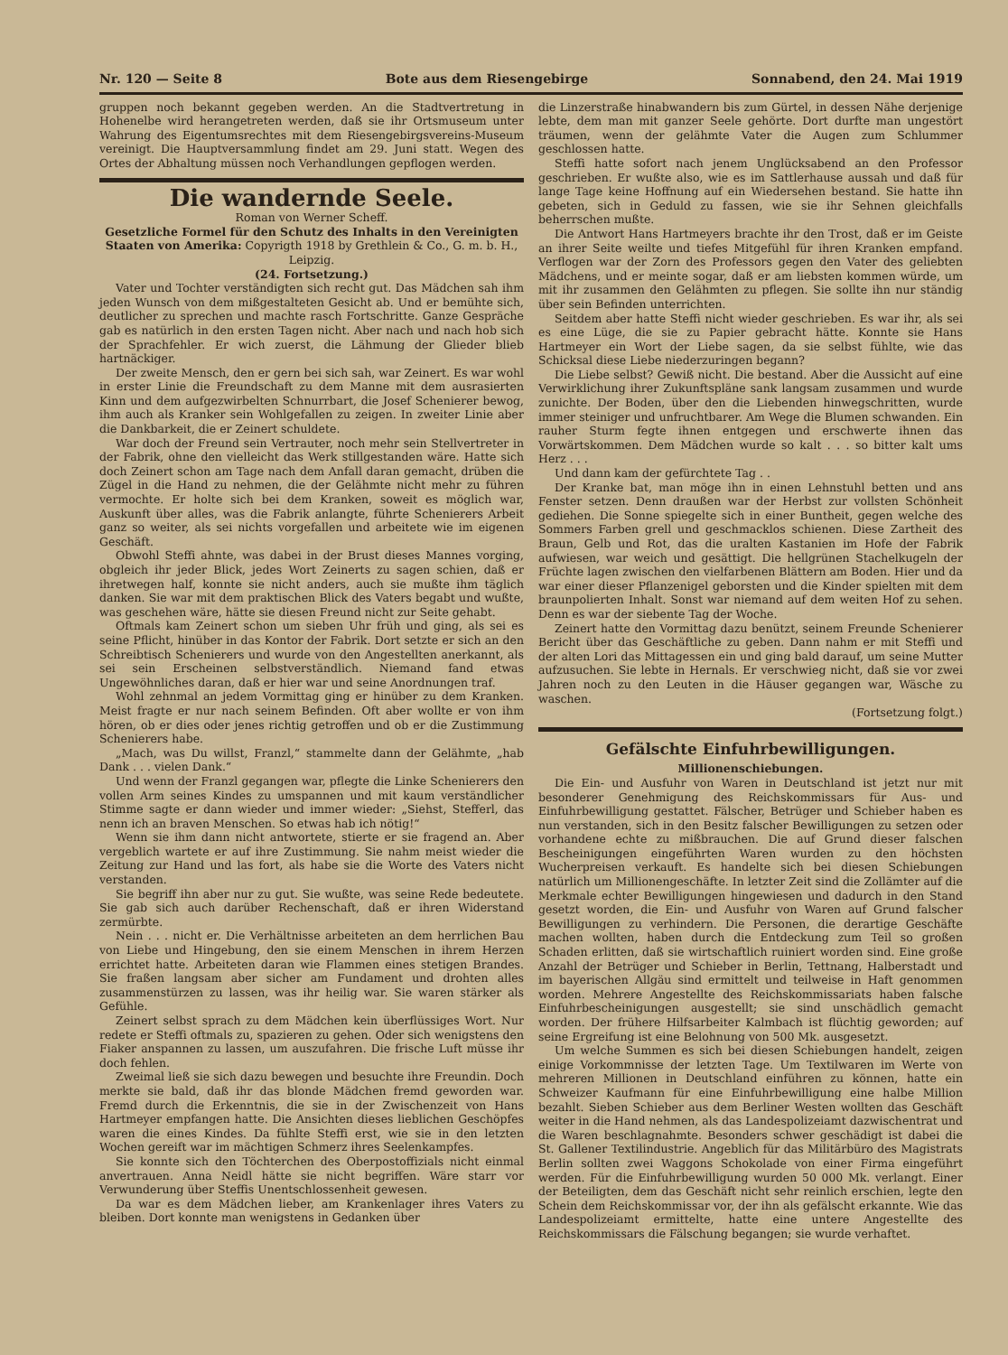Nr. 120 — Seite 8 Bote aus dem Riesengebirge Sonnabend, den 24. Mai 1919
gruppen noch bekannt gegeben werden. An die Stadtvertretung in Hohenelbe wird herangetreten werden, daß sie ihr Ortsmuseum unter Wahrung des Eigentumsrechtes mit dem Riesengebirgsvereins-Museum vereinigt. Die Hauptversammlung findet am 29. Juni statt. Wegen des Ortes der Abhaltung müssen noch Verhandlungen gepflogen werden.
Die wandernde Seele.
Roman von Werner Scheff.
Gesetzliche Formel für den Schutz des Inhalts in den Vereinigten Staaten von Amerika: Copyrigth 1918 by Grethlein & Co., G. m. b. H., Leipzig.
(24. Fortsetzung.)
Vater und Tochter verständigten sich recht gut. Das Mädchen sah ihm jeden Wunsch von dem mißgestalteten Gesicht ab. Und er bemühte sich, deutlicher zu sprechen und machte rasch Fortschritte. Ganze Gespräche gab es natürlich in den ersten Tagen nicht. Aber nach und nach hob sich der Sprachfehler. Er wich zuerst, die Lähmung der Glieder blieb hartnäckiger.
Der zweite Mensch, den er gern bei sich sah, war Zeinert. Es war wohl in erster Linie die Freundschaft zu dem Manne mit dem ausrasierten Kinn und dem aufgezwirbelten Schnurrbart, die Josef Schenierer bewog, ihm auch als Kranker sein Wohlgefallen zu zeigen. In zweiter Linie aber die Dankbarkeit, die er Zeinert schuldete.
War doch der Freund sein Vertrauter, noch mehr sein Stellvertreter in der Fabrik, ohne den vielleicht das Werk stillgestanden wäre. Hatte sich doch Zeinert schon am Tage nach dem Anfall daran gemacht, drüben die Zügel in die Hand zu nehmen, die der Gelähmte nicht mehr zu führen vermochte. Er holte sich bei dem Kranken, soweit es möglich war, Auskunft über alles, was die Fabrik anlangte, führte Schenierers Arbeit ganz so weiter, als sei nichts vorgefallen und arbeitete wie im eigenen Geschäft.
Obwohl Steffi ahnte, was dabei in der Brust dieses Mannes vorging, obgleich ihr jeder Blick, jedes Wort Zeinerts zu sagen schien, daß er ihretwegen half, konnte sie nicht anders, auch sie mußte ihm täglich danken. Sie war mit dem praktischen Blick des Vaters begabt und wußte, was geschehen wäre, hätte sie diesen Freund nicht zur Seite gehabt.
Oftmals kam Zeinert schon um sieben Uhr früh und ging, als sei es seine Pflicht, hinüber in das Kontor der Fabrik. Dort setzte er sich an den Schreibtisch Schenierers und wurde von den Angestellten anerkannt, als sei sein Erscheinen selbstverständlich. Niemand fand etwas Ungewöhnliches daran, daß er hier war und seine Anordnungen traf.
Wohl zehnmal an jedem Vormittag ging er hinüber zu dem Kranken. Meist fragte er nur nach seinem Befinden. Oft aber wollte er von ihm hören, ob er dies oder jenes richtig getroffen und ob er die Zustimmung Schenierers habe.
„Mach, was Du willst, Franzl,“ stammelte dann der Gelähmte, „hab Dank . . . vielen Dank.“
Und wenn der Franzl gegangen war, pflegte die Linke Schenierers den vollen Arm seines Kindes zu umspannen und mit kaum verständlicher Stimme sagte er dann wieder und immer wieder: „Siehst, Stefferl, das nenn ich an braven Menschen. So etwas hab ich nötig!“
Wenn sie ihm dann nicht antwortete, stierte er sie fragend an. Aber vergeblich wartete er auf ihre Zustimmung. Sie nahm meist wieder die Zeitung zur Hand und las fort, als habe sie die Worte des Vaters nicht verstanden.
Sie begriff ihn aber nur zu gut. Sie wußte, was seine Rede bedeutete. Sie gab sich auch darüber Rechenschaft, daß er ihren Widerstand zermürbte.
Nein . . . nicht er. Die Verhältnisse arbeiteten an dem herrlichen Bau von Liebe und Hingebung, den sie einem Menschen in ihrem Herzen errichtet hatte. Arbeiteten daran wie Flammen eines stetigen Brandes. Sie fraßen langsam aber sicher am Fundament und drohten alles zusammenstürzen zu lassen, was ihr heilig war. Sie waren stärker als Gefühle.
Zeinert selbst sprach zu dem Mädchen kein überflüssiges Wort. Nur redete er Steffi oftmals zu, spazieren zu gehen. Oder sich wenigstens den Fiaker anspannen zu lassen, um auszufahren. Die frische Luft müsse ihr doch fehlen.
Zweimal ließ sie sich dazu bewegen und besuchte ihre Freundin. Doch merkte sie bald, daß ihr das blonde Mädchen fremd geworden war. Fremd durch die Erkenntnis, die sie in der Zwischenzeit von Hans Hartmeyer empfangen hatte. Die Ansichten dieses lieblichen Geschöpfes waren die eines Kindes. Da fühlte Steffi erst, wie sie in den letzten Wochen gereift war im mächtigen Schmerz ihres Seelenkampfes.
Sie konnte sich den Töchterchen des Oberpostoffizials nicht einmal anvertrauen. Anna Neidl hätte sie nicht begriffen. Wäre starr vor Verwunderung über Steffis Unentschlossenheit gewesen.
Da war es dem Mädchen lieber, am Krankenlager ihres Vaters zu bleiben. Dort konnte man wenigstens in Gedanken über
die Linzerstraße hinabwandern bis zum Gürtel, in dessen Nähe derjenige lebte, dem man mit ganzer Seele gehörte. Dort durfte man ungestört träumen, wenn der gelähmte Vater die Augen zum Schlummer geschlossen hatte.
Steffi hatte sofort nach jenem Unglücksabend an den Professor geschrieben. Er wußte also, wie es im Sattlerhause aussah und daß für lange Tage keine Hoffnung auf ein Wiedersehen bestand. Sie hatte ihn gebeten, sich in Geduld zu fassen, wie sie ihr Sehnen gleichfalls beherrschen mußte.
Die Antwort Hans Hartmeyers brachte ihr den Trost, daß er im Geiste an ihrer Seite weilte und tiefes Mitgefühl für ihren Kranken empfand. Verflogen war der Zorn des Professors gegen den Vater des geliebten Mädchens, und er meinte sogar, daß er am liebsten kommen würde, um mit ihr zusammen den Gelähmten zu pflegen. Sie sollte ihn nur ständig über sein Befinden unterrichten.
Seitdem aber hatte Steffi nicht wieder geschrieben. Es war ihr, als sei es eine Lüge, die sie zu Papier gebracht hätte. Konnte sie Hans Hartmeyer ein Wort der Liebe sagen, da sie selbst fühlte, wie das Schicksal diese Liebe niederzuringen begann?
Die Liebe selbst? Gewiß nicht. Die bestand. Aber die Aussicht auf eine Verwirklichung ihrer Zukunftspläne sank langsam zusammen und wurde zunichte. Der Boden, über den die Liebenden hinwegschritten, wurde immer steiniger und unfruchtbarer. Am Wege die Blumen schwanden. Ein rauher Sturm fegte ihnen entgegen und erschwerte ihnen das Vorwärtskommen. Dem Mädchen wurde so kalt . . . so bitter kalt ums Herz . . .
Und dann kam der gefürchtete Tag . .
Der Kranke bat, man möge ihn in einen Lehnstuhl betten und ans Fenster setzen. Denn draußen war der Herbst zur vollsten Schönheit gediehen. Die Sonne spiegelte sich in einer Buntheit, gegen welche des Sommers Farben grell und geschmacklos schienen. Diese Zartheit des Braun, Gelb und Rot, das die uralten Kastanien im Hofe der Fabrik aufwiesen, war weich und gesättigt. Die hellgrünen Stachelkugeln der Früchte lagen zwischen den vielfarbenen Blättern am Boden. Hier und da war einer dieser Pflanzenigel geborsten und die Kinder spielten mit dem braunpolierten Inhalt. Sonst war niemand auf dem weiten Hof zu sehen. Denn es war der siebente Tag der Woche.
Zeinert hatte den Vormittag dazu benützt, seinem Freunde Schenierer Bericht über das Geschäftliche zu geben. Dann nahm er mit Steffi und der alten Lori das Mittagessen ein und ging bald darauf, um seine Mutter aufzusuchen. Sie lebte in Hernals. Er verschwieg nicht, daß sie vor zwei Jahren noch zu den Leuten in die Häuser gegangen war, Wäsche zu waschen.
(Fortsetzung folgt.)
Gefälschte Einfuhrbewilligungen.
Millionenschiebungen.
Die Ein- und Ausfuhr von Waren in Deutschland ist jetzt nur mit besonderer Genehmigung des Reichskommissars für Aus- und Einfuhrbewilligung gestattet. Fälscher, Betrüger und Schieber haben es nun verstanden, sich in den Besitz falscher Bewilligungen zu setzen oder vorhandene echte zu mißbrauchen. Die auf Grund dieser falschen Bescheinigungen eingeführten Waren wurden zu den höchsten Wucherpreisen verkauft. Es handelte sich bei diesen Schiebungen natürlich um Millionengeschäfte. In letzter Zeit sind die Zollämter auf die Merkmale echter Bewilligungen hingewiesen und dadurch in den Stand gesetzt worden, die Ein- und Ausfuhr von Waren auf Grund falscher Bewilligungen zu verhindern. Die Personen, die derartige Geschäfte machen wollten, haben durch die Entdeckung zum Teil so großen Schaden erlitten, daß sie wirtschaftlich ruiniert worden sind. Eine große Anzahl der Betrüger und Schieber in Berlin, Tettnang, Halberstadt und im bayerischen Allgäu sind ermittelt und teilweise in Haft genommen worden. Mehrere Angestellte des Reichskommissariats haben falsche Einfuhrbescheinigungen ausgestellt; sie sind unschädlich gemacht worden. Der frühere Hilfsarbeiter Kalmbach ist flüchtig geworden; auf seine Ergreifung ist eine Belohnung von 500 Mk. ausgesetzt.
Um welche Summen es sich bei diesen Schiebungen handelt, zeigen einige Vorkommnisse der letzten Tage. Um Textilwaren im Werte von mehreren Millionen in Deutschland einführen zu können, hatte ein Schweizer Kaufmann für eine Einfuhrbewilligung eine halbe Million bezahlt. Sieben Schieber aus dem Berliner Westen wollten das Geschäft weiter in die Hand nehmen, als das Landespolizeiamt dazwischentrat und die Waren beschlagnahmte. Besonders schwer geschädigt ist dabei die St. Gallener Textilindustrie. Angeblich für das Militärbüro des Magistrats Berlin sollten zwei Waggons Schokolade von einer Firma eingeführt werden. Für die Einfuhrbewilligung wurden 50 000 Mk. verlangt. Einer der Beteiligten, dem das Geschäft nicht sehr reinlich erschien, legte den Schein dem Reichskommissar vor, der ihn als gefälscht erkannte. Wie das Landespolizeiamt ermittelte, hatte eine untere Angestellte des Reichskommissars die Fälschung begangen; sie wurde verhaftet.